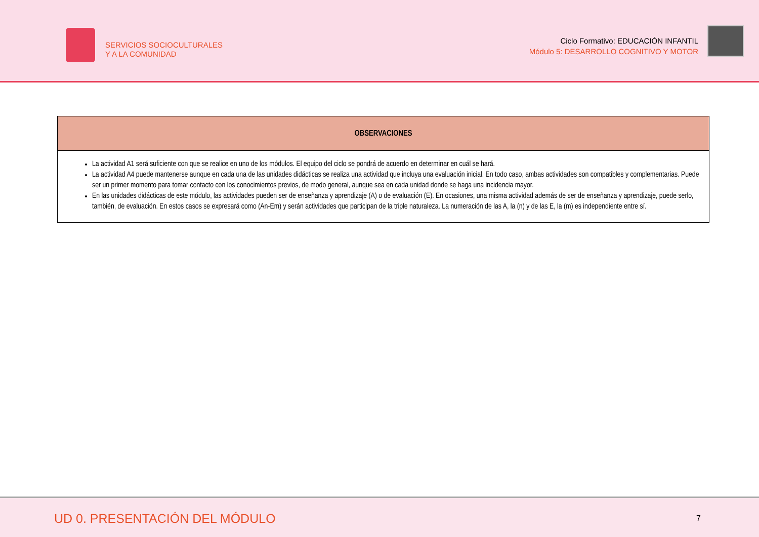SERVICIOS SOCIOCULTURALES
Y A LA COMUNIDAD
Ciclo Formativo: EDUCACIÓN INFANTIL
Módulo 5: DESARROLLO COGNITIVO Y MOTOR
| OBSERVACIONES |
| --- |
| La actividad A1 será suficiente con que se realice en uno de los módulos. El equipo del ciclo se pondrá de acuerdo en determinar en cuál se hará. La actividad A4 puede mantenerse aunque en cada una de las unidades didácticas se realiza una actividad que incluya una evaluación inicial. En todo caso, ambas actividades son compatibles y complementarias. Puede ser un primer momento para tomar contacto con los conocimientos previos, de modo general, aunque sea en cada unidad donde se haga una incidencia mayor. En las unidades didácticas de este módulo, las actividades pueden ser de enseñanza y aprendizaje (A) o de evaluación (E). En ocasiones, una misma actividad además de ser de enseñanza y aprendizaje, puede serlo, también, de evaluación. En estos casos se expresará como (An-Em) y serán actividades que participan de la triple naturaleza. La numeración de las A, la (n) y de las E, la (m) es independiente entre sí. |
UD 0. PRESENTACIÓN DEL MÓDULO
7